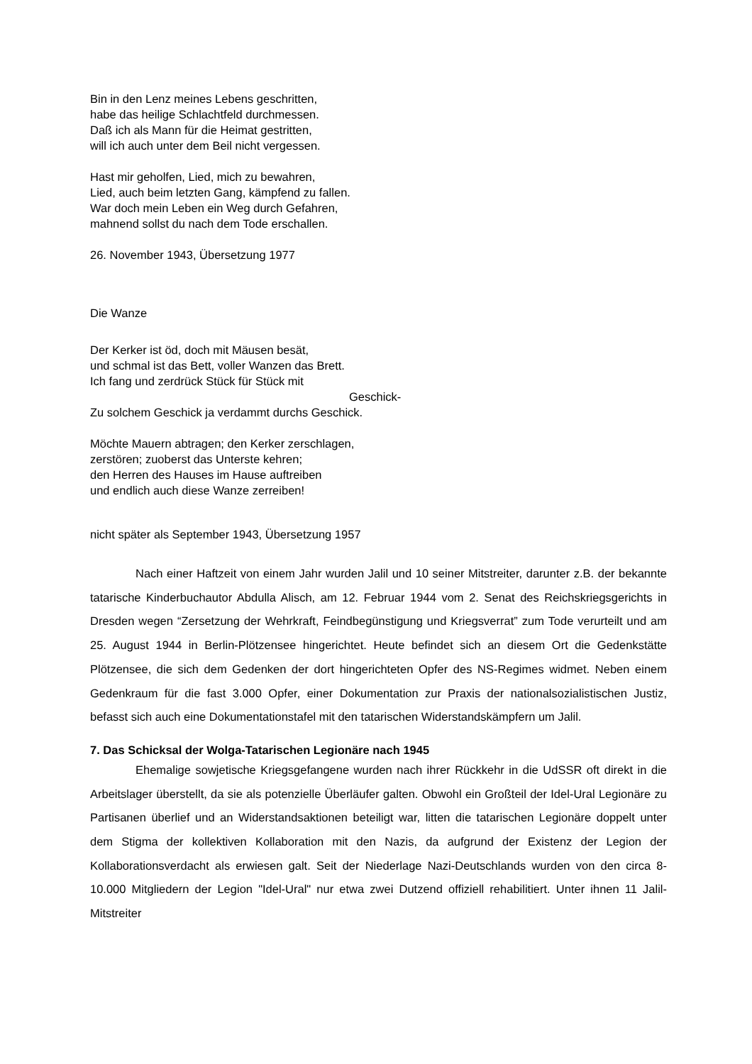Bin in den Lenz meines Lebens geschritten,
habe das heilige Schlachtfeld durchmessen.
Daß ich als Mann für die Heimat gestritten,
will ich auch unter dem Beil nicht vergessen.
Hast mir geholfen, Lied, mich zu bewahren,
Lied, auch beim letzten Gang, kämpfend zu fallen.
War doch mein Leben ein Weg durch Gefahren,
mahnend sollst du nach dem Tode erschallen.
26. November 1943, Übersetzung 1977
Die Wanze
Der Kerker ist öd, doch mit Mäusen besät,
und schmal ist das Bett, voller Wanzen das Brett.
Ich fang und zerdrück Stück für Stück mit
Geschick-
Zu solchem Geschick ja verdammt durchs Geschick.
Möchte Mauern abtragen; den Kerker zerschlagen,
zerstören; zuoberst das Unterste kehren;
den Herren des Hauses im Hause auftreiben
und endlich auch diese Wanze zerreiben!
nicht später als September 1943, Übersetzung 1957
Nach einer Haftzeit von einem Jahr wurden Jalil und 10 seiner Mitstreiter, darunter z.B. der bekannte tatarische Kinderbuchautor Abdulla Alisch, am 12. Februar 1944 vom 2. Senat des Reichskriegsgerichts in Dresden wegen “Zersetzung der Wehrkraft, Feindbegünstigung und Kriegsverrat” zum Tode verurteilt und am 25. August 1944 in Berlin-Plötzensee hingerichtet. Heute befindet sich an diesem Ort die Gedenkstätte Plötzensee, die sich dem Gedenken der dort hingerichteten Opfer des NS-Regimes widmet. Neben einem Gedenkraum für die fast 3.000 Opfer, einer Dokumentation zur Praxis der nationalsozialistischen Justiz, befasst sich auch eine Dokumentationstafel mit den tatarischen Widerstandskämpfern um Jalil.
7. Das Schicksal der Wolga-Tatarischen Legionäre nach 1945
Ehemalige sowjetische Kriegsgefangene wurden nach ihrer Rückkehr in die UdSSR oft direkt in die Arbeitslager überstellt, da sie als potenzielle Überläufer galten. Obwohl ein Großteil der Idel-Ural Legionäre zu Partisanen überlief und an Widerstandsaktionen beteiligt war, litten die tatarischen Legionäre doppelt unter dem Stigma der kollektiven Kollaboration mit den Nazis, da aufgrund der Existenz der Legion der Kollaborationsverdacht als erwiesen galt. Seit der Niederlage Nazi-Deutschlands wurden von den circa 8-10.000 Mitgliedern der Legion "Idel-Ural" nur etwa zwei Dutzend offiziell rehabilitiert. Unter ihnen 11 Jalil-Mitstreiter